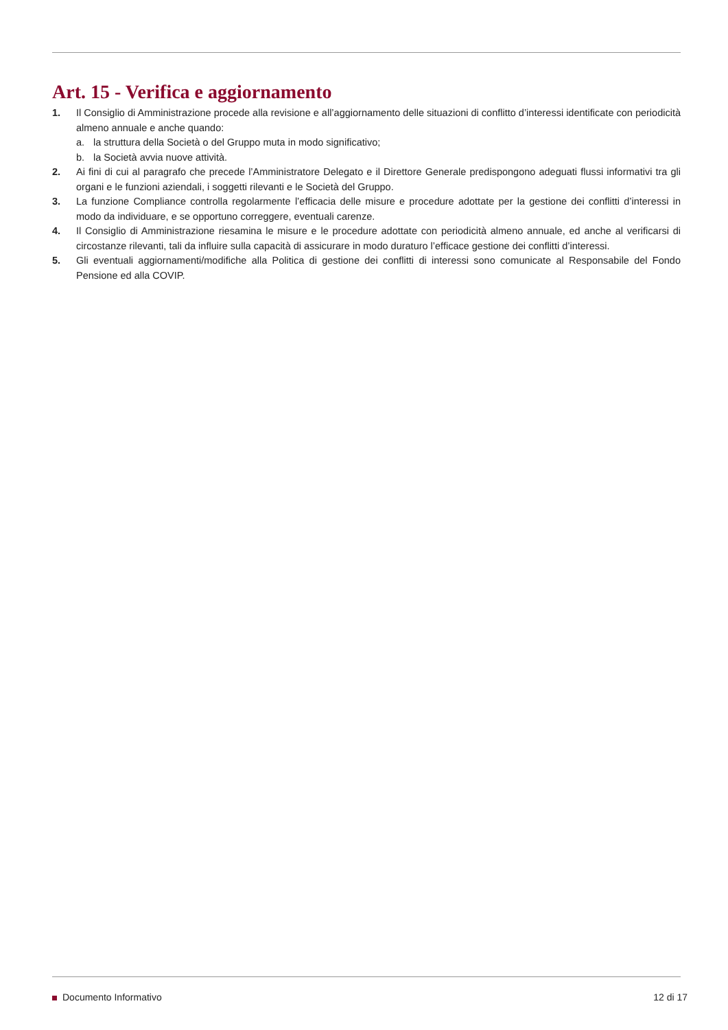Art. 15 - Verifica e aggiornamento
1. Il Consiglio di Amministrazione procede alla revisione e all’aggiornamento delle situazioni di conflitto d’interessi identificate con periodicità almeno annuale e anche quando:
a. la struttura della Società o del Gruppo muta in modo significativo;
b. la Società avvia nuove attività.
2. Ai fini di cui al paragrafo che precede l’Amministratore Delegato e il Direttore Generale predispongono adeguati flussi informativi tra gli organi e le funzioni aziendali, i soggetti rilevanti e le Società del Gruppo.
3. La funzione Compliance controlla regolarmente l’efficacia delle misure e procedure adottate per la gestione dei conflitti d’interessi in modo da individuare, e se opportuno correggere, eventuali carenze.
4. Il Consiglio di Amministrazione riesamina le misure e le procedure adottate con periodicità almeno annuale, ed anche al verificarsi di circostanze rilevanti, tali da influire sulla capacità di assicurare in modo duraturo l’efficace gestione dei conflitti d’interessi.
5. Gli eventuali aggiornamenti/modifiche alla Politica di gestione dei conflitti di interessi sono comunicate al Responsabile del Fondo Pensione ed alla COVIP.
Documento Informativo 12 di 17